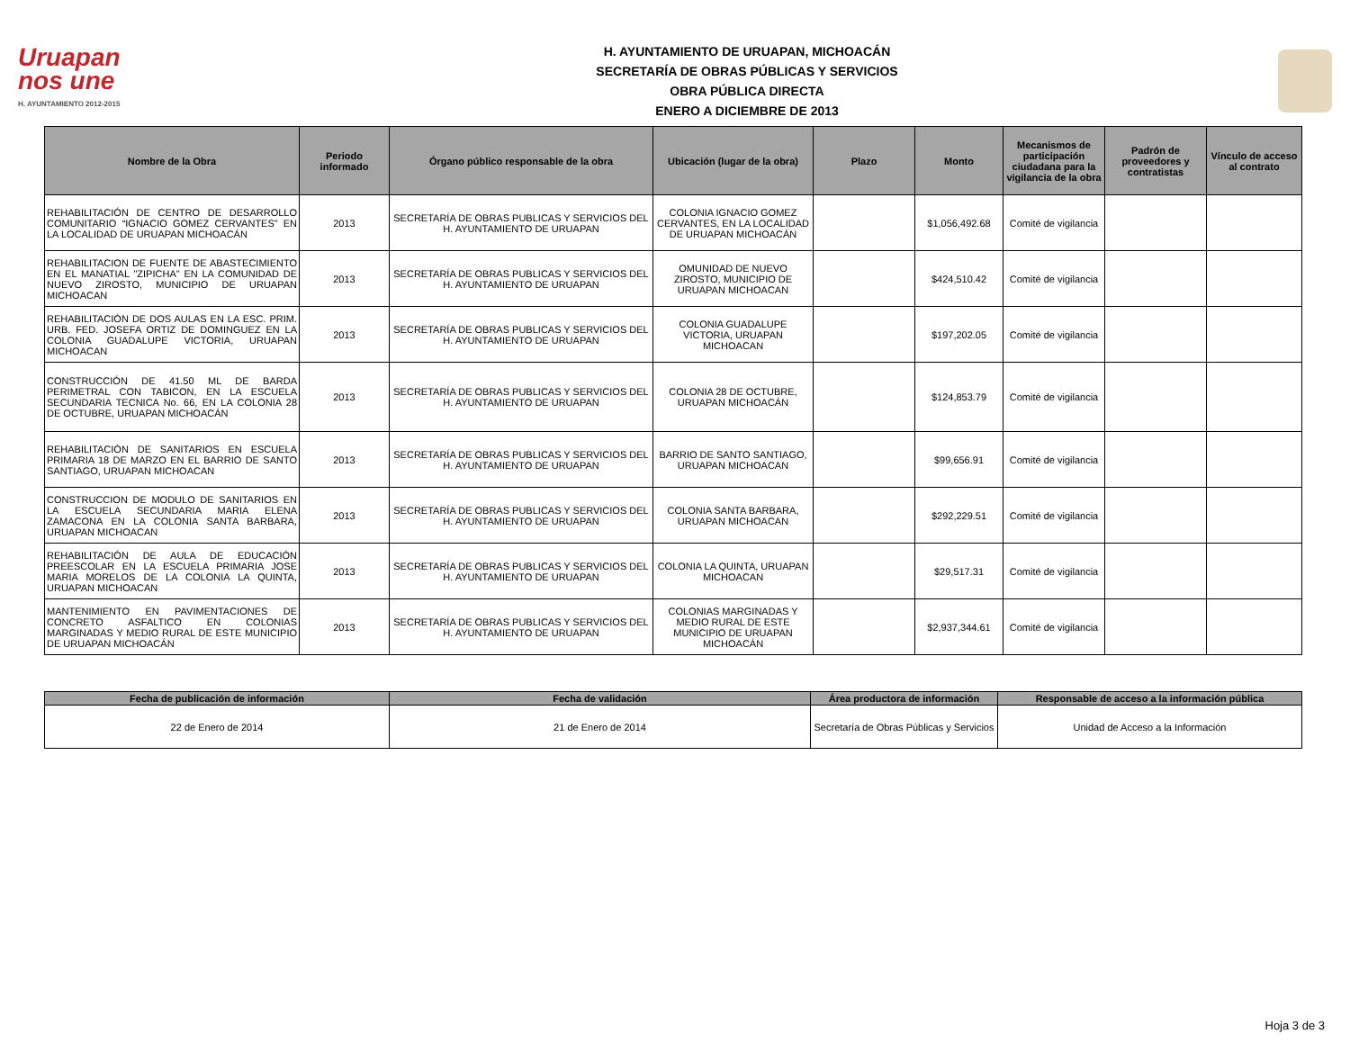Uruapan
nos une
H. AYUNTAMIENTO 2012-2015
H. AYUNTAMIENTO DE URUAPAN, MICHOACÁN
SECRETARÍA DE OBRAS PÚBLICAS Y SERVICIOS
OBRA PÚBLICA DIRECTA
ENERO A DICIEMBRE DE 2013
| Nombre de la Obra | Periodo informado | Órgano público responsable de la obra | Ubicación (lugar de la obra) | Plazo | Monto | Mecanismos de participación ciudadana para la vigilancia de la obra | Padrón de proveedores y contratistas | Vínculo de acceso al contrato |
| --- | --- | --- | --- | --- | --- | --- | --- | --- |
| REHABILITACIÓN DE CENTRO DE DESARROLLO COMUNITARIO “IGNACIO GOMEZ CERVANTES” EN LA LOCALIDAD DE URUAPAN MICHOACÁN | 2013 | SECRETARÍA DE OBRAS PUBLICAS Y SERVICIOS DEL H. AYUNTAMIENTO DE URUAPAN | COLONIA IGNACIO GOMEZ CERVANTES, EN LA LOCALIDAD DE URUAPAN MICHOACÁN | | $1,056,492.68 | Comité de vigilancia | | |
| REHABILITACION DE FUENTE DE ABASTECIMIENTO EN EL MANATIAL "ZIPICHA" EN LA COMUNIDAD DE NUEVO ZIROSTO, MUNICIPIO DE URUAPAN MICHOACAN | 2013 | SECRETARÍA DE OBRAS PUBLICAS Y SERVICIOS DEL H. AYUNTAMIENTO DE URUAPAN | OMUNIDAD DE NUEVO ZIROSTO, MUNICIPIO DE URUAPAN MICHOACAN | | $424,510.42 | Comité de vigilancia | | |
| REHABILITACIÓN DE DOS AULAS EN LA ESC. PRIM. URB. FED. JOSEFA ORTIZ DE DOMINGUEZ EN LA COLONIA GUADALUPE VICTORIA, URUAPAN MICHOACAN | 2013 | SECRETARÍA DE OBRAS PUBLICAS Y SERVICIOS DEL H. AYUNTAMIENTO DE URUAPAN | COLONIA GUADALUPE VICTORIA, URUAPAN MICHOACAN | | $197,202.05 | Comité de vigilancia | | |
| CONSTRUCCIÓN DE 41.50 ML DE BARDA PERIMETRAL CON TABICON, EN LA ESCUELA SECUNDARIA TECNICA No. 66, EN LA COLONIA 28 DE OCTUBRE, URUAPAN MICHOACÁN | 2013 | SECRETARÍA DE OBRAS PUBLICAS Y SERVICIOS DEL H. AYUNTAMIENTO DE URUAPAN | COLONIA 28 DE OCTUBRE, URUAPAN MICHOACÁN | | $124,853.79 | Comité de vigilancia | | |
| REHABILITACIÓN DE SANITARIOS EN ESCUELA PRIMARIA 18 DE MARZO EN EL BARRIO DE SANTO SANTIAGO, URUAPAN MICHOACAN | 2013 | SECRETARÍA DE OBRAS PUBLICAS Y SERVICIOS DEL H. AYUNTAMIENTO DE URUAPAN | BARRIO DE SANTO SANTIAGO, URUAPAN MICHOACAN | | $99,656.91 | Comité de vigilancia | | |
| CONSTRUCCION DE MODULO DE SANITARIOS EN LA ESCUELA SECUNDARIA MARIA ELENA ZAMACONA EN LA COLONIA SANTA BARBARA, URUAPAN MICHOACAN | 2013 | SECRETARÍA DE OBRAS PUBLICAS Y SERVICIOS DEL H. AYUNTAMIENTO DE URUAPAN | COLONIA SANTA BARBARA, URUAPAN MICHOACAN | | $292,229.51 | Comité de vigilancia | | |
| REHABILITACIÓN DE AULA DE EDUCACIÓN PREESCOLAR EN LA ESCUELA PRIMARIA JOSE MARIA MORELOS DE LA COLONIA LA QUINTA, URUAPAN MICHOACAN | 2013 | SECRETARÍA DE OBRAS PUBLICAS Y SERVICIOS DEL H. AYUNTAMIENTO DE URUAPAN | COLONIA LA QUINTA, URUAPAN MICHOACAN | | $29,517.31 | Comité de vigilancia | | |
| MANTENIMIENTO EN PAVIMENTACIONES DE CONCRETO ASFALTICO EN COLONIAS MARGINADAS Y MEDIO RURAL DE ESTE MUNICIPIO DE URUAPAN MICHOACÁN | 2013 | SECRETARÍA DE OBRAS PUBLICAS Y SERVICIOS DEL H. AYUNTAMIENTO DE URUAPAN | COLONIAS MARGINADAS Y MEDIO RURAL DE ESTE MUNICIPIO DE URUAPAN MICHOACÁN | | $2,937,344.61 | Comité de vigilancia | | |
| Fecha de publicación de información | Fecha de validación | Área productora de información | Responsable de acceso a la información pública |
| --- | --- | --- | --- |
| 22 de Enero de 2014 | 21 de Enero de 2014 | Secretaría de Obras Públicas y Servicios | Unidad de Acceso a la Información |
Hoja 3 de 3